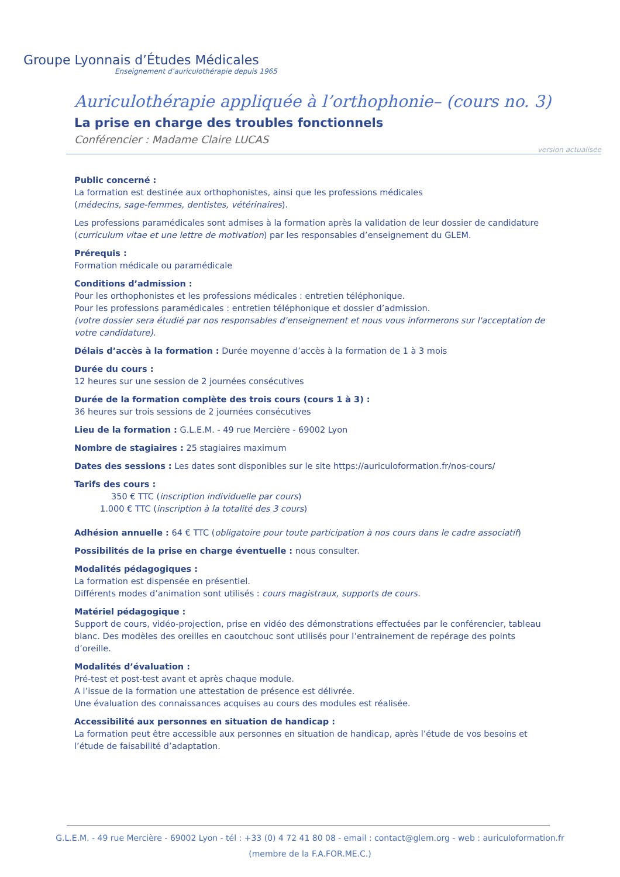Groupe Lyonnais d’Études Médicales
Enseignement d’auriculothérapie depuis 1965
Auriculothérapie appliquée à l’orthophonie– (cours no. 3)
La prise en charge des troubles fonctionnels
Conférencier : Madame Claire LUCAS
version actualisée
Public concerné :
La formation est destinée aux orthophonistes, ainsi que les professions médicales
(médecins, sage-femmes, dentistes, vétérinaires).
Les professions paramédicales sont admises à la formation après la validation de leur dossier de candidature (curriculum vitae et une lettre de motivation) par les responsables d’enseignement du GLEM.
Prérequis :
Formation médicale ou paramédicale
Conditions d’admission :
Pour les orthophonistes et les professions médicales : entretien téléphonique.
Pour les professions paramédicales : entretien téléphonique et dossier d’admission.
(votre dossier sera étudié par nos responsables d'enseignement et nous vous informerons sur l'acceptation de votre candidature).
Délais d’accès à la formation : Durée moyenne d’accès à la formation de 1 à 3 mois
Durée du cours :
12 heures sur une session de 2 journées consécutives
Durée de la formation complète des trois cours (cours 1 à 3) :
36 heures sur trois sessions de 2 journées consécutives
Lieu de la formation : G.L.E.M. - 49 rue Mercière - 69002 Lyon
Nombre de stagiaires : 25 stagiaires maximum
Dates des sessions : Les dates sont disponibles sur le site https://auriculoformation.fr/nos-cours/
Tarifs des cours :
350 € TTC (inscription individuelle par cours)
1.000 € TTC (inscription à la totalité des 3 cours)
Adhésion annuelle : 64 € TTC (obligatoire pour toute participation à nos cours dans le cadre associatif)
Possibilités de la prise en charge éventuelle : nous consulter.
Modalités pédagogiques :
La formation est dispensée en présentiel.
Différents modes d’animation sont utilisés : cours magistraux, supports de cours.
Matériel pédagogique :
Support de cours, vidéo-projection, prise en vidéo des démonstrations effectuées par le conférencier, tableau blanc. Des modèles des oreilles en caoutchouc sont utilisés pour l’entrainement de repérage des points d’oreille.
Modalités d’évaluation :
Pré-test et post-test avant et après chaque module.
A l’issue de la formation une attestation de présence est délivrée.
Une évaluation des connaissances acquises au cours des modules est réalisée.
Accessibilité aux personnes en situation de handicap :
La formation peut être accessible aux personnes en situation de handicap, après l’étude de vos besoins et l’étude de faisabilité d’adaptation.
G.L.E.M. - 49 rue Mercière - 69002 Lyon - tél : +33 (0) 4 72 41 80 08 - email : contact@glem.org - web : auriculoformation.fr
(membre de la F.A.FOR.ME.C.)